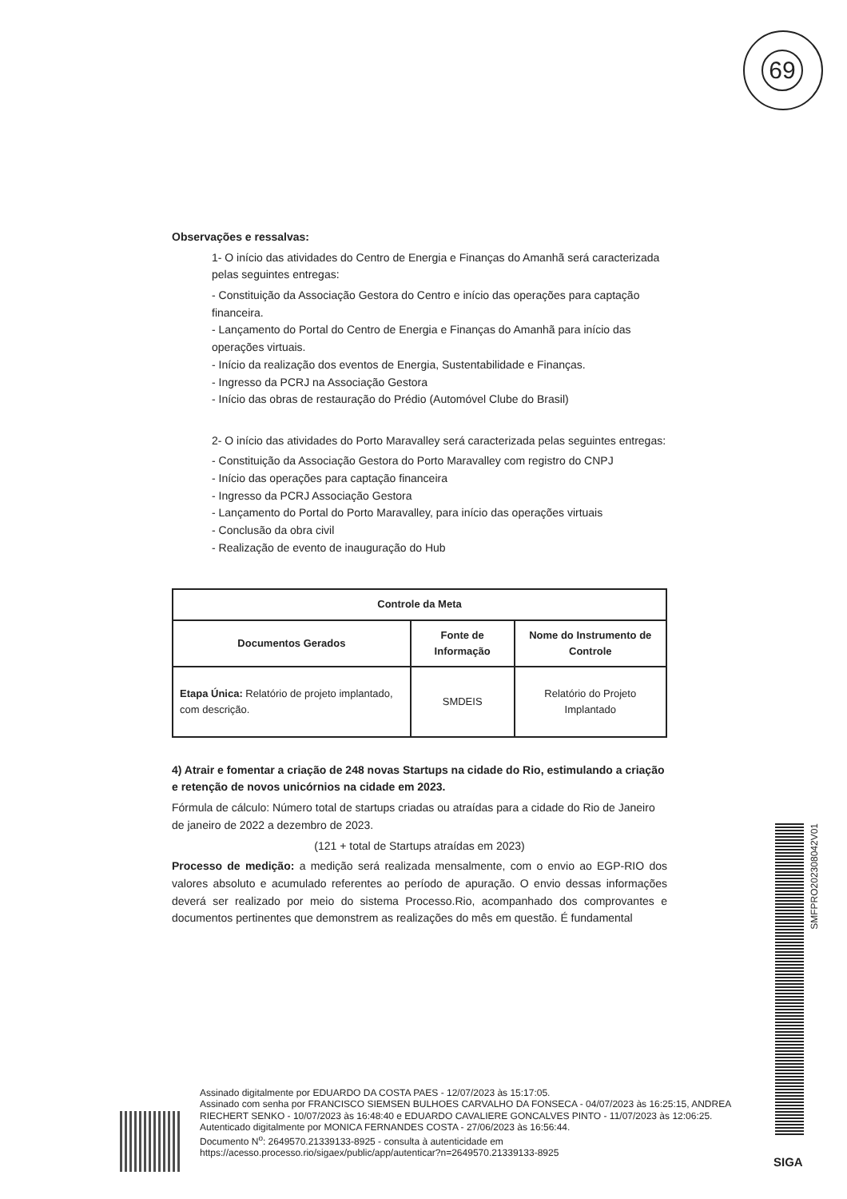69
Observações e ressalvas:
1- O início das atividades do Centro de Energia e Finanças do Amanhã será caracterizada pelas seguintes entregas:
- Constituição da Associação Gestora do Centro e início das operações para captação financeira.
- Lançamento do Portal do Centro de Energia e Finanças do Amanhã para início das operações virtuais.
- Início da realização dos eventos de Energia, Sustentabilidade e Finanças.
- Ingresso da PCRJ na Associação Gestora
- Início das obras de restauração do Prédio (Automóvel Clube do Brasil)
2- O início das atividades do Porto Maravalley será caracterizada pelas seguintes entregas:
- Constituição da Associação Gestora do Porto Maravalley com registro do CNPJ
- Início das operações para captação financeira
- Ingresso da PCRJ Associação Gestora
- Lançamento do Portal do Porto Maravalley, para início das operações virtuais
- Conclusão da obra civil
- Realização de evento de inauguração do Hub
| Controle da Meta | | |
| --- | --- | --- |
| Documentos Gerados | Fonte de Informação | Nome do Instrumento de Controle |
| Etapa Única: Relatório de projeto implantado, com descrição. | SMDEIS | Relatório do Projeto Implantado |
4) Atrair e fomentar a criação de 248 novas Startups na cidade do Rio, estimulando a criação e retenção de novos unicórnios na cidade em 2023.
Fórmula de cálculo: Número total de startups criadas ou atraídas para a cidade do Rio de Janeiro de janeiro de 2022 a dezembro de 2023.
(121 + total de Startups atraídas em 2023)
Processo de medição: a medição será realizada mensalmente, com o envio ao EGP-RIO dos valores absoluto e acumulado referentes ao período de apuração. O envio dessas informações deverá ser realizado por meio do sistema Processo.Rio, acompanhado dos comprovantes e documentos pertinentes que demonstrem as realizações do mês em questão. É fundamental
Assinado digitalmente por EDUARDO DA COSTA PAES - 12/07/2023 às 15:17:05.
Assinado com senha por FRANCISCO SIEMSEN BULHOES CARVALHO DA FONSECA - 04/07/2023 às 16:25:15, ANDREA RIECHERT SENKO - 10/07/2023 às 16:48:40 e EDUARDO CAVALIERE GONCALVES PINTO - 11/07/2023 às 12:06:25.
Autenticado digitalmente por MONICA FERNANDES COSTA - 27/06/2023 às 16:56:44.
Documento N<sup>o</sup>: 2649570.21339133-8925 - consulta à autenticidade em
https://acesso.processo.rio/sigaex/public/app/autenticar?n=2649570.21339133-8925
SMFPRO202308042V01
SIGA